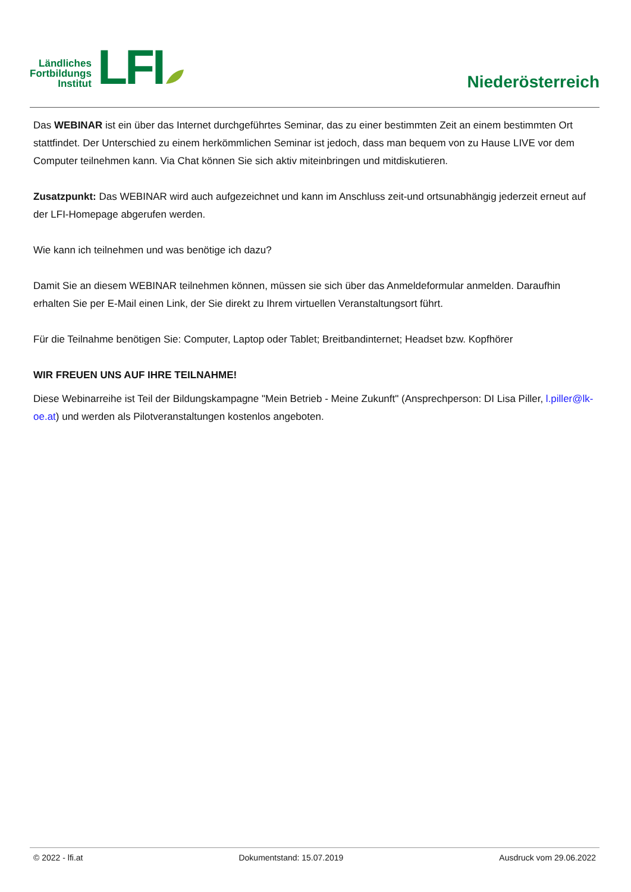Ländliches
Fortbildungs
Institut
LFI
Niederösterreich
Das WEBINAR ist ein über das Internet durchgeführtes Seminar, das zu einer bestimmten Zeit an einem bestimmten Ort stattfindet. Der Unterschied zu einem herkömmlichen Seminar ist jedoch, dass man bequem von zu Hause LIVE vor dem Computer teilnehmen kann. Via Chat können Sie sich aktiv miteinbringen und mitdiskutieren.
Zusatzpunkt: Das WEBINAR wird auch aufgezeichnet und kann im Anschluss zeit-und ortsunabhängig jederzeit erneut auf der LFI-Homepage abgerufen werden.
Wie kann ich teilnehmen und was benötige ich dazu?
Damit Sie an diesem WEBINAR teilnehmen können, müssen sie sich über das Anmeldeformular anmelden. Daraufhin erhalten Sie per E-Mail einen Link, der Sie direkt zu Ihrem virtuellen Veranstaltungsort führt.
Für die Teilnahme benötigen Sie: Computer, Laptop oder Tablet; Breitbandinternet; Headset bzw. Kopfhörer
WIR FREUEN UNS AUF IHRE TEILNAHME!
Diese Webinarreihe ist Teil der Bildungskampagne "Mein Betrieb - Meine Zukunft" (Ansprechperson: DI Lisa Piller, l.piller@lk-oe.at) und werden als Pilotveranstaltungen kostenlos angeboten.
© 2022 - lfi.at Dokumentstand: 15.07.2019 Ausdruck vom 29.06.2022